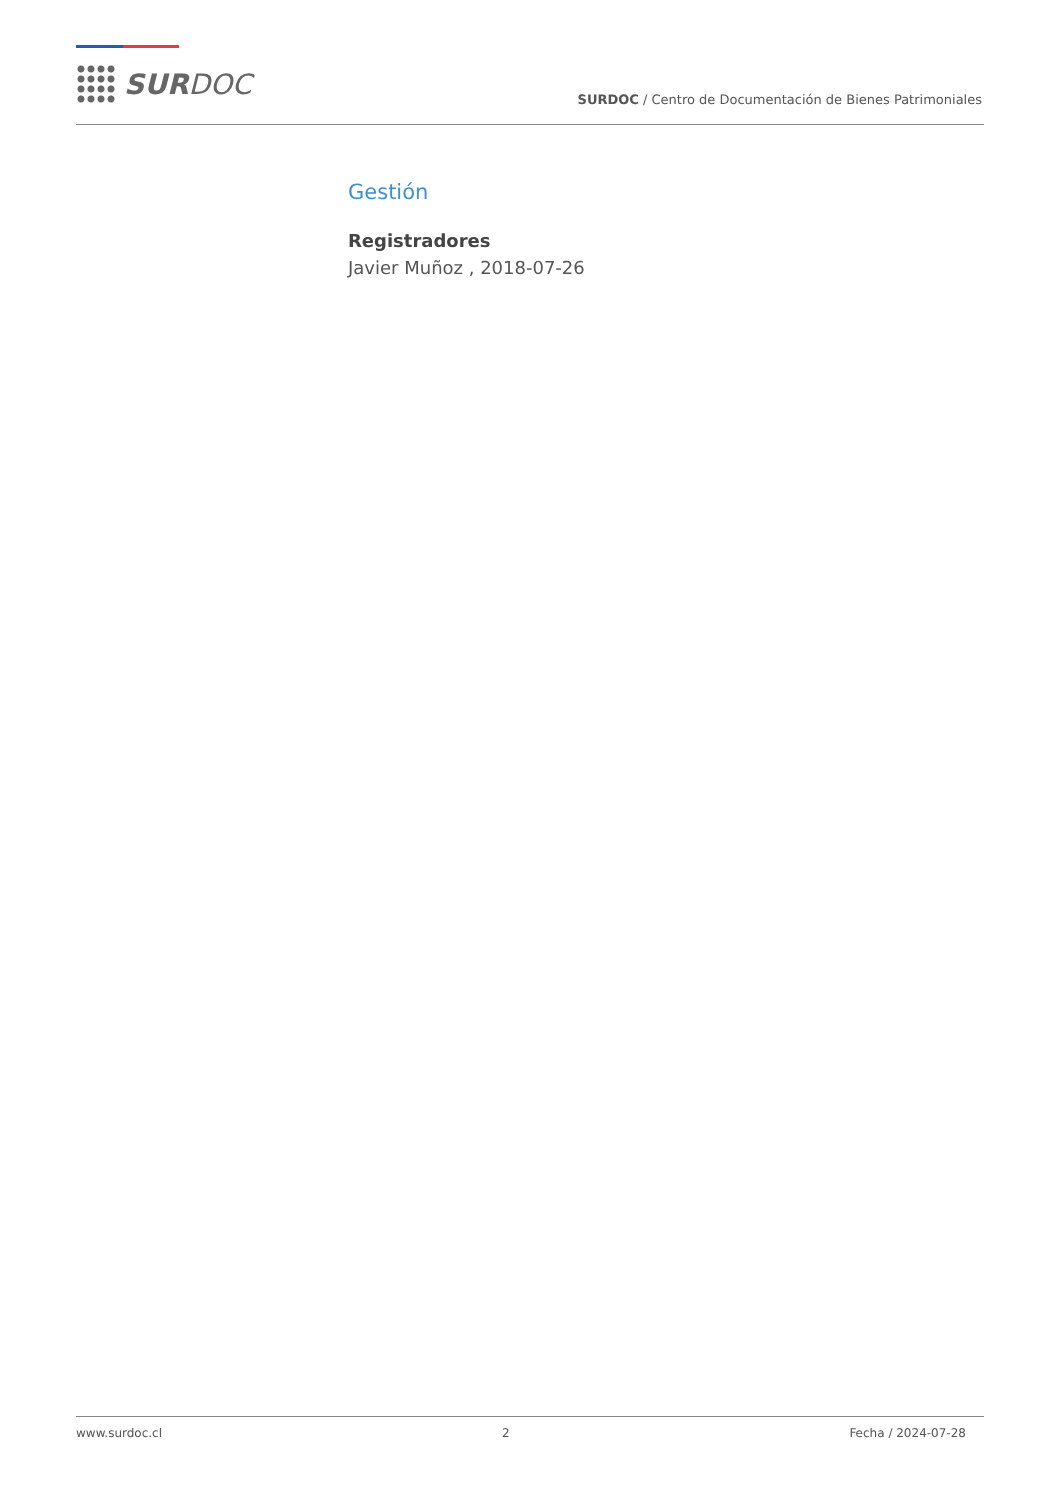SURDOC
SURDOC / Centro de Documentación de Bienes Patrimoniales
Gestión
Registradores
Javier Muñoz , 2018-07-26
www.surdoc.cl 2 Fecha / 2024-07-28